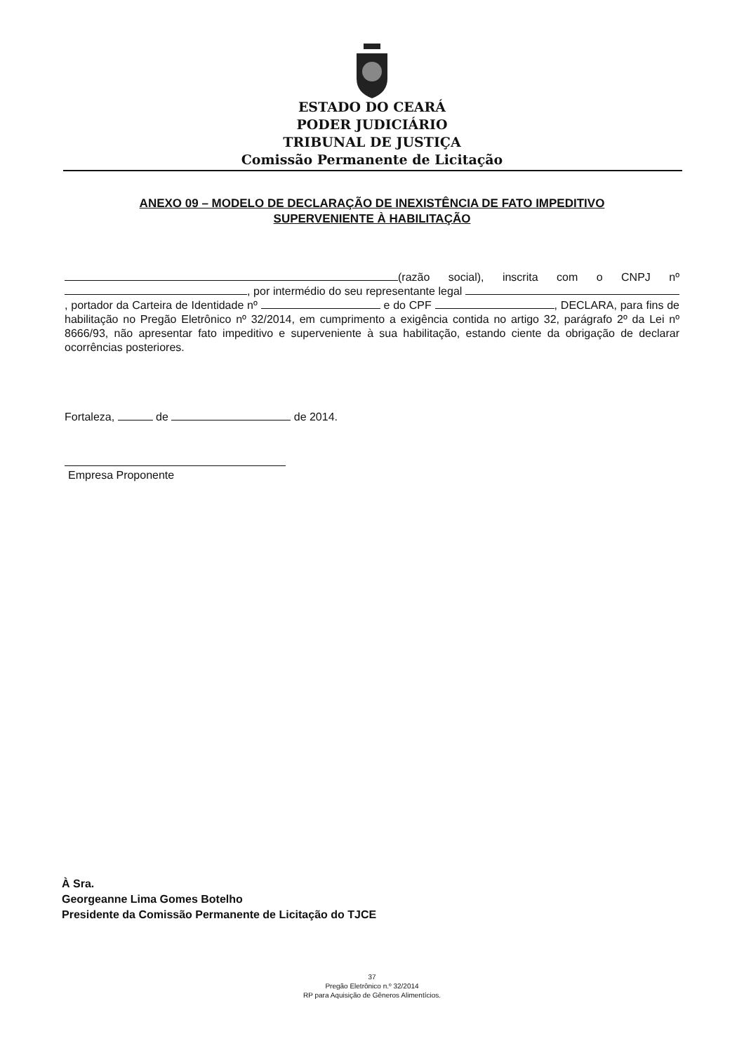ESTADO DO CEARÁ
PODER JUDICIÁRIO
TRIBUNAL DE JUSTIÇA
Comissão Permanente de Licitação
ANEXO 09 – MODELO DE DECLARAÇÃO DE INEXISTÊNCIA DE FATO IMPEDITIVO
SUPERVENIENTE À HABILITAÇÃO
(razão social), inscrita com o CNPJ nº , por intermédio do seu representante legal , portador da Carteira de Identidade nº e do CPF , DECLARA, para fins de habilitação no Pregão Eletrônico nº 32/2014, em cumprimento a exigência contida no artigo 32, parágrafo 2º da Lei nº 8666/93, não apresentar fato impeditivo e superveniente à sua habilitação, estando ciente da obrigação de declarar ocorrências posteriores.
Fortaleza, de de 2014.
Empresa Proponente
À Sra.
Georgeanne Lima Gomes Botelho
Presidente da Comissão Permanente de Licitação do TJCE
37
Pregão Eletrônico n.º 32/2014
RP para Aquisição de Gêneros Alimentícios.